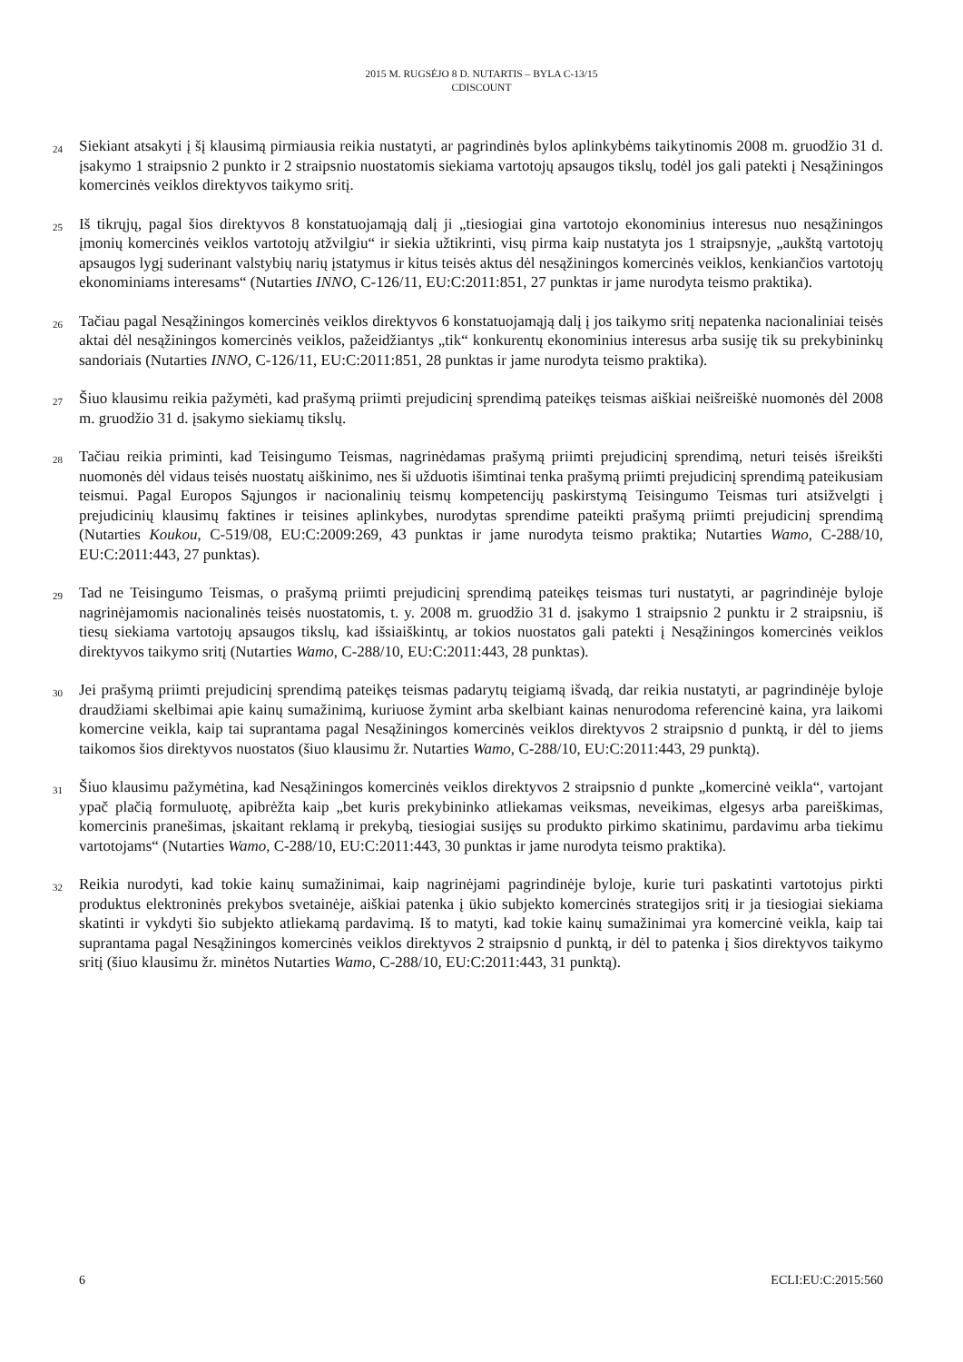2015 M. RUGSĖJO 8 D. NUTARTIS – BYLA C-13/15
CDISCOUNT
24
Siekiant atsakyti į šį klausimą pirmiausia reikia nustatyti, ar pagrindinės bylos aplinkybėms taikytinomis 2008 m. gruodžio 31 d. įsakymo 1 straipsnio 2 punkto ir 2 straipsnio nuostatomis siekiama vartotojų apsaugos tikslų, todėl jos gali patekti į Nesąžiningos komercinės veiklos direktyvos taikymo sritį.
25
Iš tikrųjų, pagal šios direktyvos 8 konstatuojamąją dalį ji „tiesiogiai gina vartotojo ekonominius interesus nuo nesąžiningos įmonių komercinės veiklos vartotojų atžvilgiu“ ir siekia užtikrinti, visų pirma kaip nustatyta jos 1 straipsnyje, „aukštą vartotojų apsaugos lygį suderinant valstybių narių įstatymus ir kitus teisės aktus dėl nesąžiningos komercinės veiklos, kenkiančios vartotojų ekonominiams interesams“ (Nutarties INNO, C-126/11, EU:C:2011:851, 27 punktas ir jame nurodyta teismo praktika).
26
Tačiau pagal Nesąžiningos komercinės veiklos direktyvos 6 konstatuojamąją dalį į jos taikymo sritį nepatenka nacionaliniai teisės aktai dėl nesąžiningos komercinės veiklos, pažeidžiantys „tik“ konkurentų ekonominius interesus arba susiję tik su prekybininkų sandoriais (Nutarties INNO, C-126/11, EU:C:2011:851, 28 punktas ir jame nurodyta teismo praktika).
27
Šiuo klausimu reikia pažymėti, kad prašymą priimti prejudicinį sprendimą pateikęs teismas aiškiai neišreiškė nuomonės dėl 2008 m. gruodžio 31 d. įsakymo siekiamų tikslų.
28
Tačiau reikia priminti, kad Teisingumo Teismas, nagrinėdamas prašymą priimti prejudicinį sprendimą, neturi teisės išreikšti nuomonės dėl vidaus teisės nuostatų aiškinimo, nes ši užduotis išimtinai tenka prašymą priimti prejudicinį sprendimą pateikusiam teismui. Pagal Europos Sąjungos ir nacionalinių teismų kompetencijų paskirstymą Teisingumo Teismas turi atsižvelgti į prejudicinių klausimų faktines ir teisines aplinkybes, nurodytas sprendime pateikti prašymą priimti prejudicinį sprendimą (Nutarties Koukou, C-519/08, EU:C:2009:269, 43 punktas ir jame nurodyta teismo praktika; Nutarties Wamo, C-288/10, EU:C:2011:443, 27 punktas).
29
Tad ne Teisingumo Teismas, o prašymą priimti prejudicinį sprendimą pateikęs teismas turi nustatyti, ar pagrindinėje byloje nagrinėjamomis nacionalinės teisės nuostatomis, t. y. 2008 m. gruodžio 31 d. įsakymo 1 straipsnio 2 punktu ir 2 straipsniu, iš tiesų siekiama vartotojų apsaugos tikslų, kad išsiaiškintų, ar tokios nuostatos gali patekti į Nesąžiningos komercinės veiklos direktyvos taikymo sritį (Nutarties Wamo, C-288/10, EU:C:2011:443, 28 punktas).
30
Jei prašymą priimti prejudicinį sprendimą pateikęs teismas padarytų teigiamą išvadą, dar reikia nustatyti, ar pagrindinėje byloje draudžiami skelbimai apie kainų sumažinimą, kuriuose žymint arba skelbiant kainas nenurodoma referencinė kaina, yra laikomi komercine veikla, kaip tai suprantama pagal Nesąžiningos komercinės veiklos direktyvos 2 straipsnio d punktą, ir dėl to jiems taikomos šios direktyvos nuostatos (šiuo klausimu žr. Nutarties Wamo, C-288/10, EU:C:2011:443, 29 punktą).
31
Šiuo klausimu pažymėtina, kad Nesąžiningos komercinės veiklos direktyvos 2 straipsnio d punkte „komercinė veikla“, vartojant ypač plačią formuluotę, apibrėžta kaip „bet kuris prekybininko atliekamas veiksmas, neveikimas, elgesys arba pareiškimas, komercinis pranešimas, įskaitant reklamą ir prekybą, tiesiogiai susijęs su produkto pirkimo skatinimu, pardavimu arba tiekimu vartotojams“ (Nutarties Wamo, C-288/10, EU:C:2011:443, 30 punktas ir jame nurodyta teismo praktika).
32
Reikia nurodyti, kad tokie kainų sumažinimai, kaip nagrinėjami pagrindinėje byloje, kurie turi paskatinti vartotojus pirkti produktus elektroninės prekybos svetainėje, aiškiai patenka į ūkio subjekto komercinės strategijos sritį ir ja tiesiogiai siekiama skatinti ir vykdyti šio subjekto atliekamą pardavimą. Iš to matyti, kad tokie kainų sumažinimai yra komercinė veikla, kaip tai suprantama pagal Nesąžiningos komercinės veiklos direktyvos 2 straipsnio d punktą, ir dėl to patenka į šios direktyvos taikymo sritį (šiuo klausimu žr. minėtos Nutarties Wamo, C-288/10, EU:C:2011:443, 31 punktą).
6 ECLI:EU:C:2015:560